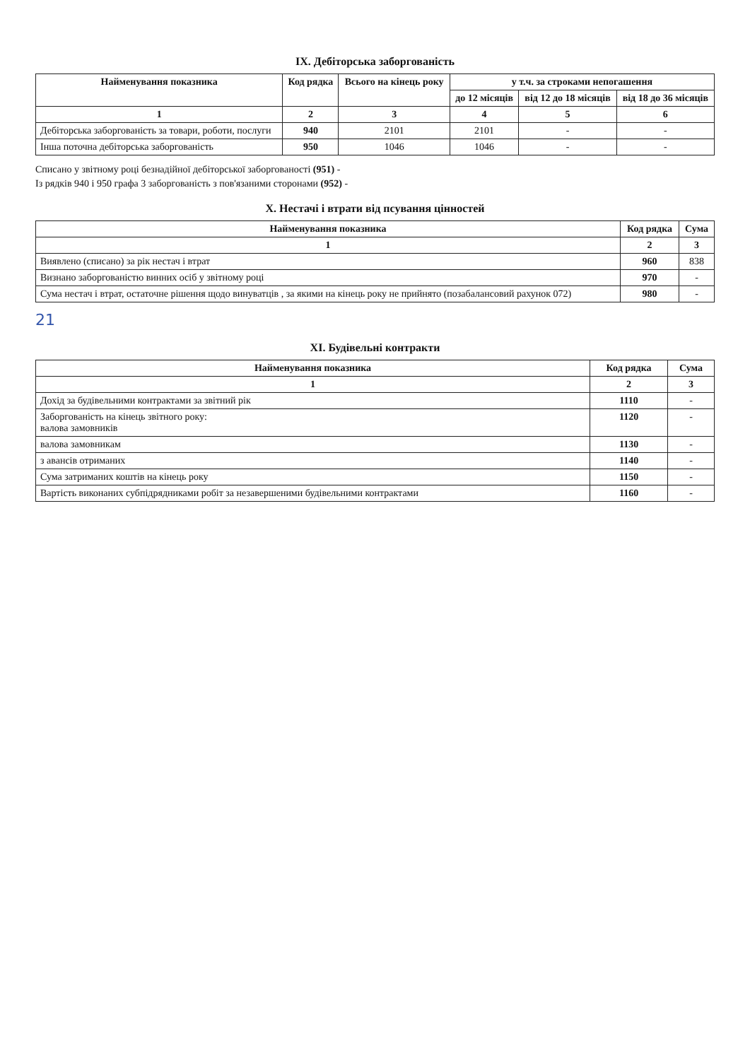IX. Дебіторська заборгованість
| Найменування показника | Код рядка | Всього на кінець року | у т.ч. за строками непогашення | | |
| --- | --- | --- | --- | --- | --- |
| | | | до 12 місяців | від 12 до 18 місяців | від 18 до 36 місяців |
| 1 | 2 | 3 | 4 | 5 | 6 |
| Дебіторська заборгованість за товари, роботи, послуги | 940 | 2101 | 2101 | - | - |
| Інша поточна дебіторська заборгованість | 950 | 1046 | 1046 | - | - |
Списано у звітному році безнадійної дебіторської заборгованості (951) -
Із рядків 940 і 950 графа 3 заборгованість з пов'язаними сторонами (952) -
X. Нестачі і втрати від псування цінностей
| Найменування показника | Код рядка | Сума |
| --- | --- | --- |
| 1 | 2 | 3 |
| Виявлено (списано) за рік нестач і втрат | 960 | 838 |
| Визнано заборгованістю винних осіб у звітному році | 970 | - |
| Сума нестач і втрат, остаточне рішення щодо винуватців , за якими на кінець року не прийнято (позабалансовий рахунок 072) | 980 | - |
21
XI. Будівельні контракти
| Найменування показника | Код рядка | Сума |
| --- | --- | --- |
| 1 | 2 | 3 |
| Дохід за будівельними контрактами за звітний рік | 1110 | - |
| Заборгованість на кінець звітного року: валова замовників | 1120 | - |
| валова замовникам | 1130 | - |
| з авансів отриманих | 1140 | - |
| Сума затриманих коштів на кінець року | 1150 | - |
| Вартість виконаних субпідрядниками робіт за незавершеними будівельними контрактами | 1160 | - |